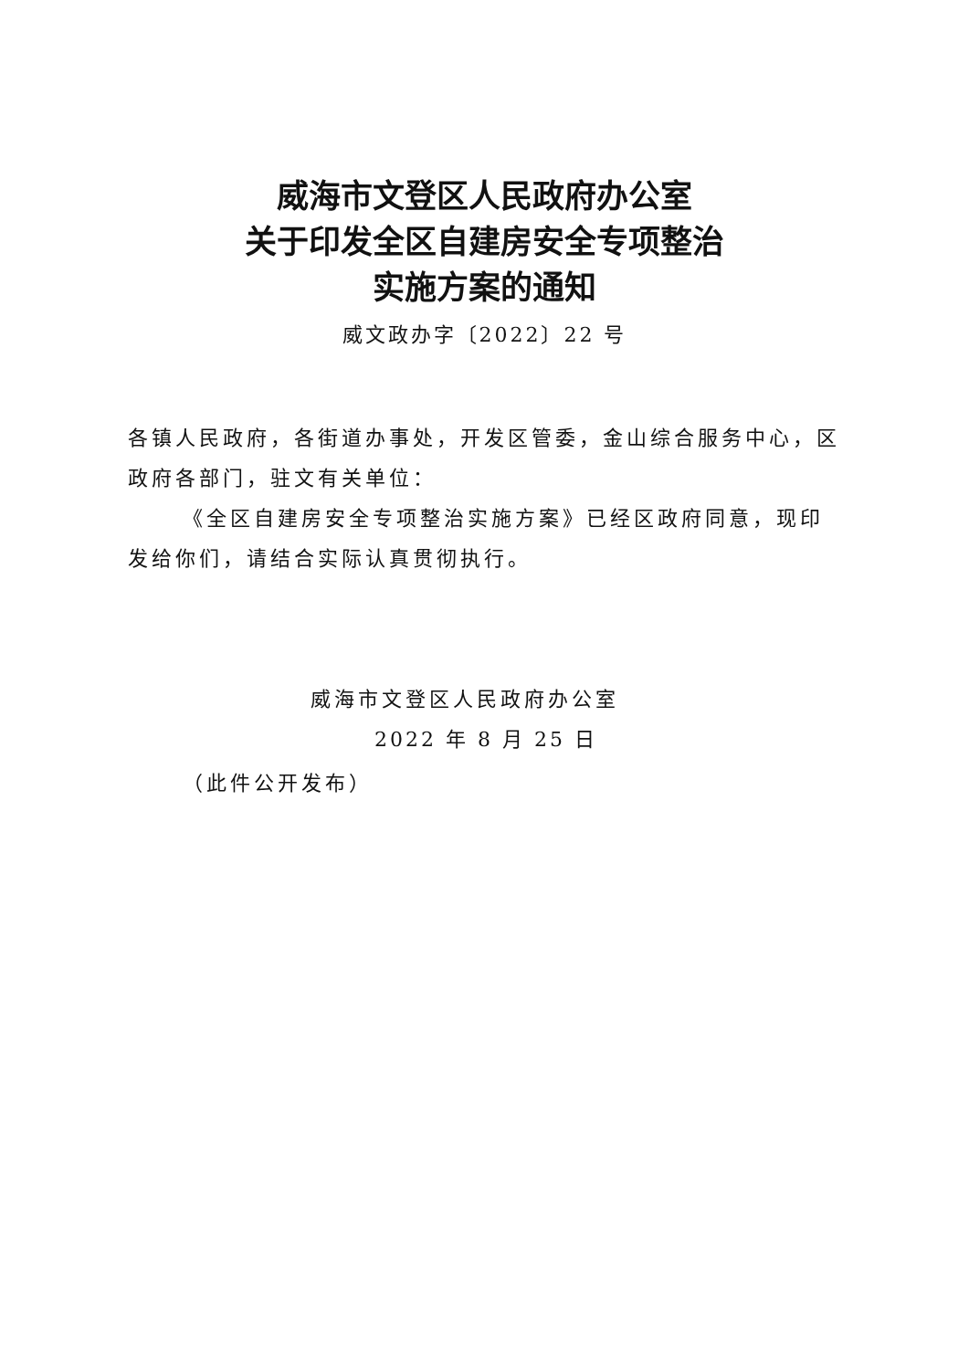威海市文登区人民政府办公室
关于印发全区自建房安全专项整治
实施方案的通知
威文政办字〔2022〕22 号
各镇人民政府，各街道办事处，开发区管委，金山综合服务中心，区政府各部门，驻文有关单位：
《全区自建房安全专项整治实施方案》已经区政府同意，现印发给你们，请结合实际认真贯彻执行。
威海市文登区人民政府办公室
2022 年 8 月 25 日
（此件公开发布）